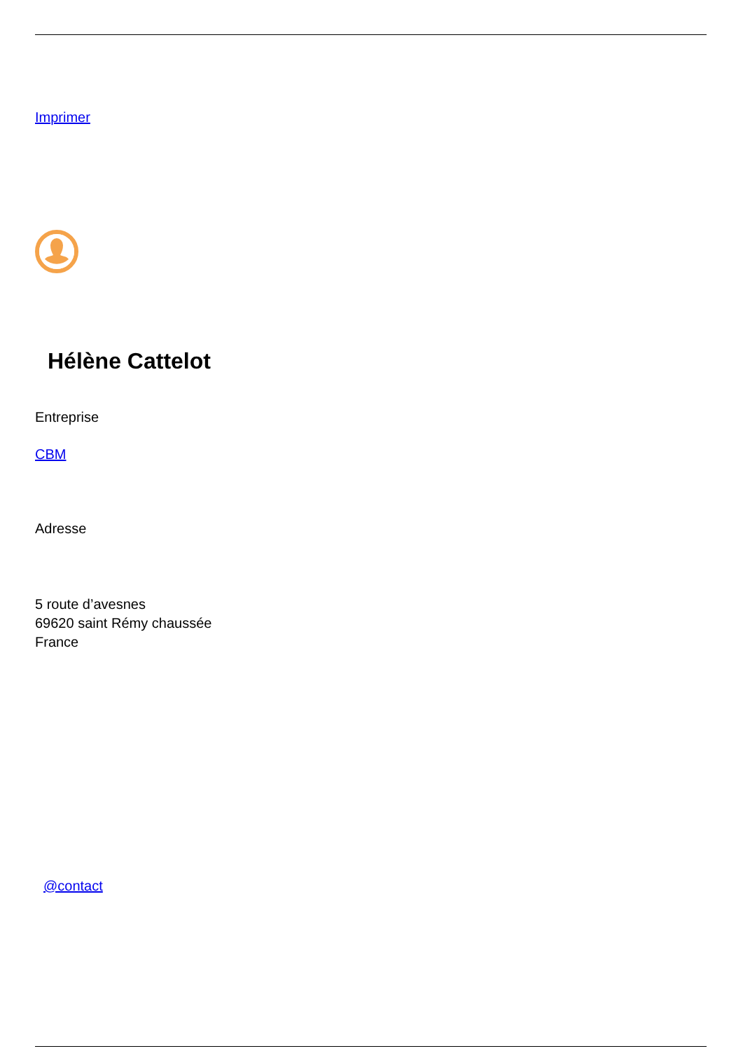Imprimer
Hélène Cattelot
Entreprise
CBM
Adresse
5 route d’avesnes
69620 saint Rémy chaussée
France
@contact